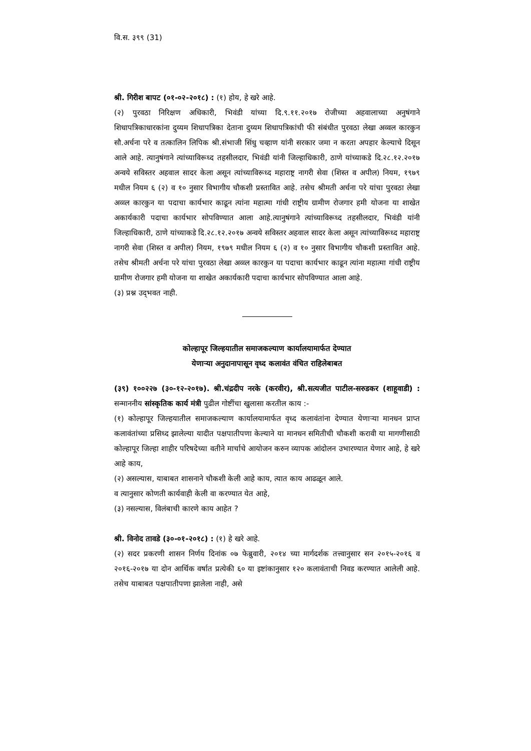वि.स. ३९९ (31)
श्री. गिरीश बापट (०१-०२-२०१८) : (१) होय, हे खरे आहे.
(२) पुरवठा निरिक्षण अधिकारी, भिवंडी यांच्या दि.९.११.२०१७ रोजीच्या अहवालाच्या अनुषंगाने शिधापत्रिकाधारकांना दुय्यम शिधापत्रिका देताना दुय्यम शिधापत्रिकांची फी संबंधीत पुरवठा लेखा अव्वल कारकुन सौ.अर्चना परे व तत्कालिन लिपिक श्री.संभाजी सिंधु चव्हाण यांनी सरकार जमा न करता अपहार केल्याचे दिसून आले आहे. त्यानुषंगाने त्यांच्याविरूध्द तहसीलदार, भिवंडी यांनी जिल्हाधिकारी, ठाणे यांच्याकडे दि.२८.१२.२०१७ अन्वये सविस्तर अहवाल सादर केला असून त्यांच्याविरूध्द महाराष्ट्र नागरी सेवा (शिस्त व अपील) नियम, १९७९ मधील नियम ६ (२) व १० नुसार विभागीय चौकशी प्रस्तावित आहे. तसेच श्रीमती अर्चना परे यांचा पुरवठा लेखा अव्व्ल कारकुन या पदाचा कार्यभार काढून त्यांना महात्मा गांधी राष्ट्रीय ग्रामीण रोजगार हमी योजना या शाखेत अकार्यकारी पदाचा कार्यभार सोपविण्यात आला आहे.त्यानुषंगाने त्यांच्याविरूध्द तहसीलदार, भिवंडी यांनी जिल्हाधिकारी, ठाणे यांच्याकडे दि.२८.१२.२०१७ अन्वये सविस्तर अहवाल सादर केला असून त्यांच्याविरूध्द महाराष्ट्र नागरी सेवा (शिस्त व अपील) नियम, १९७९ मधील नियम ६ (२) व १० नुसार विभागीय चौकशी प्रस्तावित आहे. तसेच श्रीमती अर्चना परे यांचा पुरवठा लेखा अव्व्ल कारकुन या पदाचा कार्यभार काढून त्यांना महात्मा गांधी राष्ट्रीय ग्रामीण रोजगार हमी योजना या शाखेत अकार्यकारी पदाचा कार्यभार सोपविण्यात आला आहे.
(३) प्रश्न उद्‌भवत नाही.
कोल्हापूर जिल्हयातील समाजकल्याण कार्यालयामार्फत देण्यात
येणाऱ्या अनुदानापासून वृध्द कलावंत वंचित राहिलेबाबत
(३९) १००२२७ (३०-१२-२०१७). श्री.चंद्रदीप नरके (करवीर), श्री.सत्यजीत पाटील-सरुडकर (शाहूवाडी) : सन्माननीय सांस्कृतिक कार्य मंत्री पुढील गोष्टींचा खुलासा करतील काय :-
(१) कोल्हापूर जिल्हयातील समाजकल्याण कार्यालयामार्फत वृध्द कलावंतांना देण्यात येणाऱ्या मानधन प्राप्त कलावंतांच्या प्रसिध्द झालेल्या यादीत पक्षपातीपणा केल्याने या मानधन समितीची चौकशी करावी या मागणीसाठी कोल्हापूर जिल्हा शाहीर परिषदेच्या वतीने मार्चाचे आयोजन करुन व्यापक आंदोलन उभारण्यात येणार आहे, हे खरे आहे काय,
(२) असल्यास, याबाबत शासनाने चौकशी केली आहे काय, त्यात काय आढळून आले.
व त्यानुसार कोणती कार्यवाही केली वा करण्यात येत आहे,
(३) नसल्यास, विलंबाची कारणे काय आहेत ?
श्री. विनोद तावडे (३०-०१-२०१८) : (१) हे खरे आहे.
(२) सदर प्रकरणी शासन निर्णय दिनांक ०७ फेब्रुवारी, २०१४ च्या मार्गदर्शक तत्त्वानुसार सन २०१५-२०१६ व २०१६-२०१७ या दोन आर्थिक वर्षात प्रत्येकी ६० या इष्टांकानुसार १२० कलावंताची निवड करण्यात आलेली आहे. तसेच याबाबत पक्षपातीपणा झालेला नाही, असे